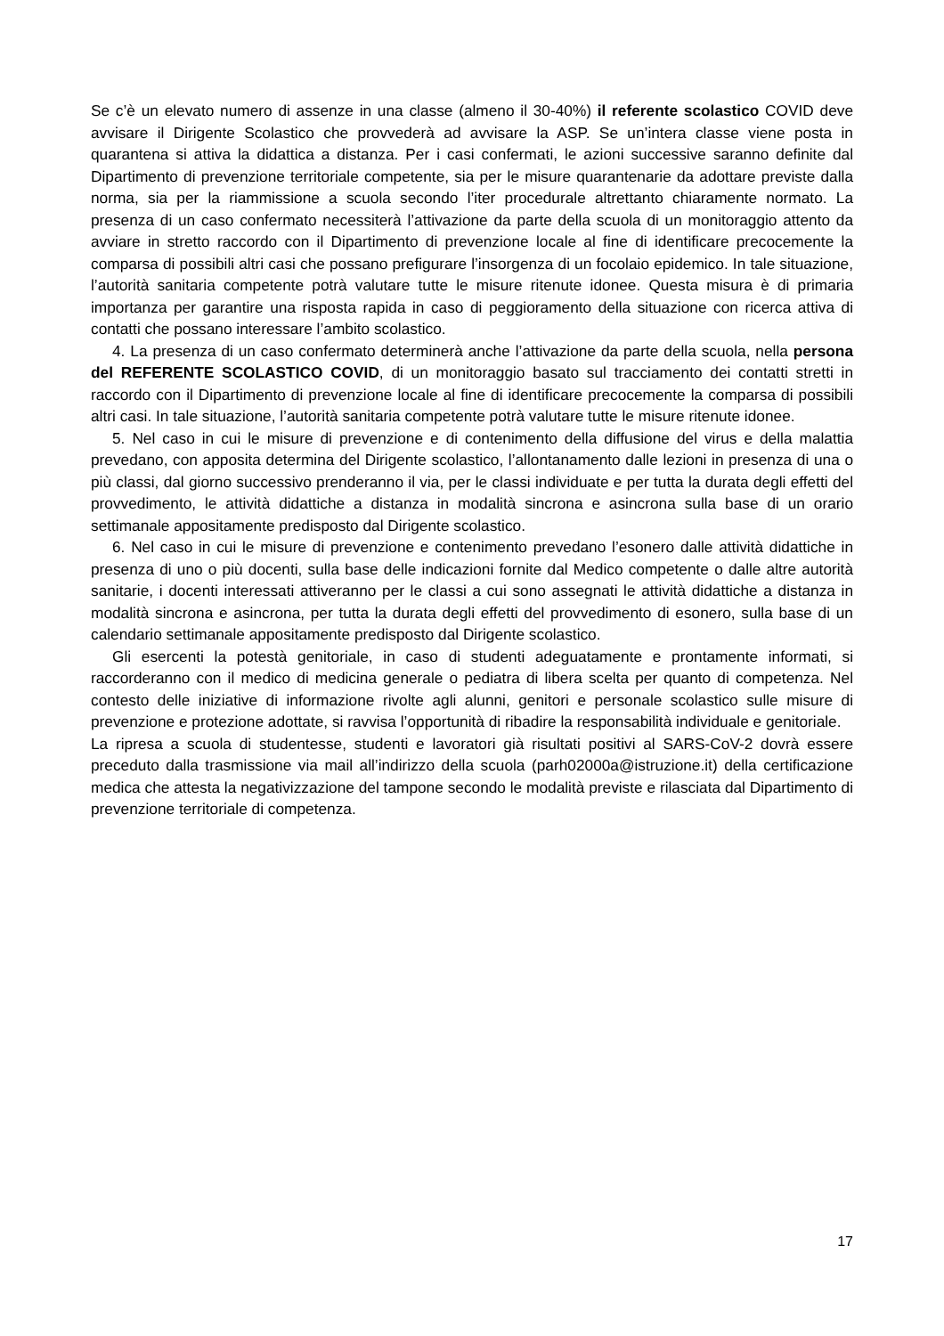Se c’è un elevato numero di assenze in una classe (almeno il 30-40%) il referente scolastico COVID deve avvisare il Dirigente Scolastico che provvederà ad avvisare la ASP. Se un’intera classe viene posta in quarantena si attiva la didattica a distanza. Per i casi confermati, le azioni successive saranno definite dal Dipartimento di prevenzione territoriale competente, sia per le misure quarantenarie da adottare previste dalla norma, sia per la riammissione a scuola secondo l’iter procedurale altrettanto chiaramente normato. La presenza di un caso confermato necessiterà l’attivazione da parte della scuola di un monitoraggio attento da avviare in stretto raccordo con il Dipartimento di prevenzione locale al fine di identificare precocemente la comparsa di possibili altri casi che possano prefigurare l’insorgenza di un focolaio epidemico. In tale situazione, l’autorità sanitaria competente potrà valutare tutte le misure ritenute idonee. Questa misura è di primaria importanza per garantire una risposta rapida in caso di peggioramento della situazione con ricerca attiva di contatti che possano interessare l’ambito scolastico.
4. La presenza di un caso confermato determinerà anche l’attivazione da parte della scuola, nella persona del REFERENTE SCOLASTICO COVID, di un monitoraggio basato sul tracciamento dei contatti stretti in raccordo con il Dipartimento di prevenzione locale al fine di identificare precocemente la comparsa di possibili altri casi. In tale situazione, l’autorità sanitaria competente potrà valutare tutte le misure ritenute idonee.
5. Nel caso in cui le misure di prevenzione e di contenimento della diffusione del virus e della malattia prevedano, con apposita determina del Dirigente scolastico, l’allontanamento dalle lezioni in presenza di una o più classi, dal giorno successivo prenderanno il via, per le classi individuate e per tutta la durata degli effetti del provvedimento, le attività didattiche a distanza in modalità sincrona e asincrona sulla base di un orario settimanale appositamente predisposto dal Dirigente scolastico.
6. Nel caso in cui le misure di prevenzione e contenimento prevedano l’esonero dalle attività didattiche in presenza di uno o più docenti, sulla base delle indicazioni fornite dal Medico competente o dalle altre autorità sanitarie, i docenti interessati attiveranno per le classi a cui sono assegnati le attività didattiche a distanza in modalità sincrona e asincrona, per tutta la durata degli effetti del provvedimento di esonero, sulla base di un calendario settimanale appositamente predisposto dal Dirigente scolastico.
Gli esercenti la potestà genitoriale, in caso di studenti adeguatamente e prontamente informati, si raccorderanno con il medico di medicina generale o pediatra di libera scelta per quanto di competenza. Nel contesto delle iniziative di informazione rivolte agli alunni, genitori e personale scolastico sulle misure di prevenzione e protezione adottate, si ravvisa l’opportunità di ribadire la responsabilità individuale e genitoriale.
La ripresa a scuola di studentesse, studenti e lavoratori già risultati positivi al SARS-CoV-2 dovrà essere preceduto dalla trasmissione via mail all’indirizzo della scuola (parh02000a@istruzione.it) della certificazione medica che attesta la negativizzazione del tampone secondo le modalità previste e rilasciata dal Dipartimento di prevenzione territoriale di competenza.
17